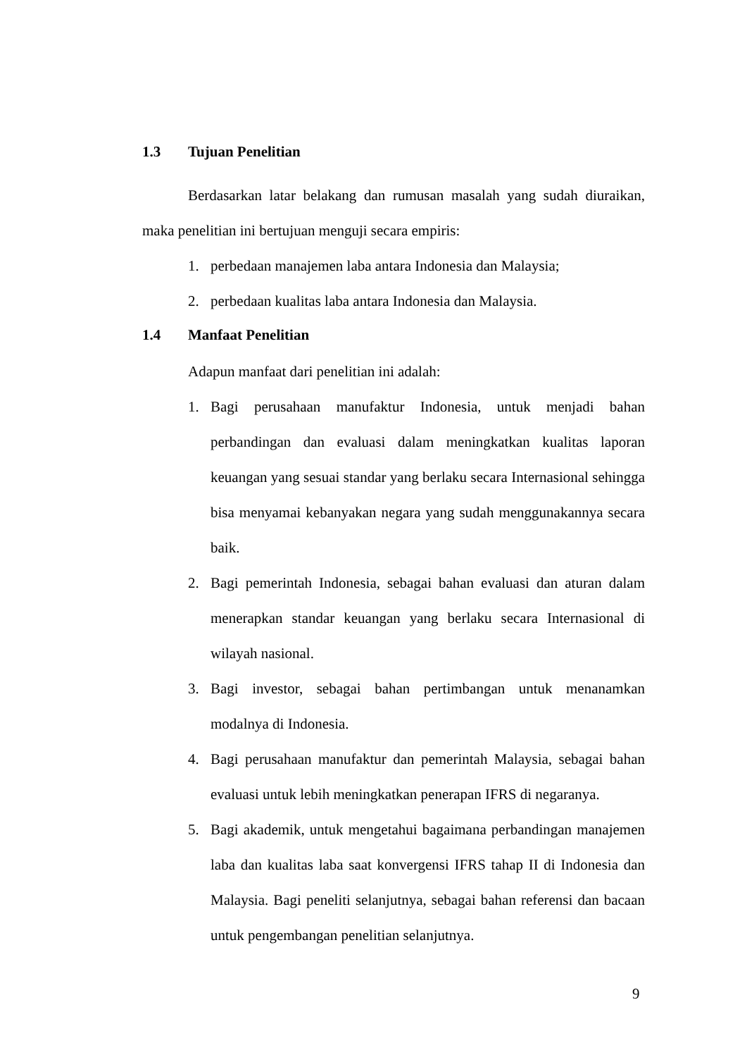1.3 Tujuan Penelitian
Berdasarkan latar belakang dan rumusan masalah yang sudah diuraikan, maka penelitian ini bertujuan menguji secara empiris:
1. perbedaan manajemen laba antara Indonesia dan Malaysia;
2. perbedaan kualitas laba antara Indonesia dan Malaysia.
1.4 Manfaat Penelitian
Adapun manfaat dari penelitian ini adalah:
1. Bagi perusahaan manufaktur Indonesia, untuk menjadi bahan perbandingan dan evaluasi dalam meningkatkan kualitas laporan keuangan yang sesuai standar yang berlaku secara Internasional sehingga bisa menyamai kebanyakan negara yang sudah menggunakannya secara baik.
2. Bagi pemerintah Indonesia, sebagai bahan evaluasi dan aturan dalam menerapkan standar keuangan yang berlaku secara Internasional di wilayah nasional.
3. Bagi investor, sebagai bahan pertimbangan untuk menanamkan modalnya di Indonesia.
4. Bagi perusahaan manufaktur dan pemerintah Malaysia, sebagai bahan evaluasi untuk lebih meningkatkan penerapan IFRS di negaranya.
5. Bagi akademik, untuk mengetahui bagaimana perbandingan manajemen laba dan kualitas laba saat konvergensi IFRS tahap II di Indonesia dan Malaysia. Bagi peneliti selanjutnya, sebagai bahan referensi dan bacaan untuk pengembangan penelitian selanjutnya.
9